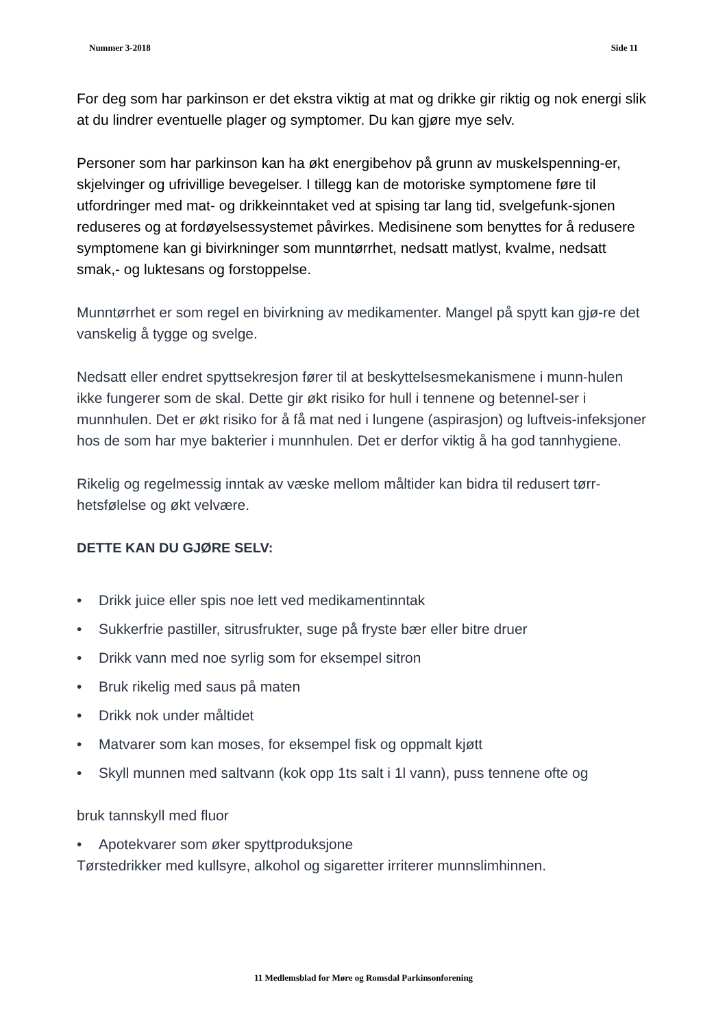Nummer 3-2018 Side 11
For deg som har parkinson er det ekstra viktig at mat og drikke gir riktig og nok energi slik at du lindrer eventuelle plager og symptomer. Du kan gjøre mye selv.
Personer som har parkinson kan ha økt energibehov på grunn av muskelspenning-er, skjelvinger og ufrivillige bevegelser. I tillegg kan de motoriske symptomene føre til utfordringer med mat- og drikkeinntaket ved at spising tar lang tid, svelgefunk-sjonen reduseres og at fordøyelsessystemet påvirkes. Medisinene som benyttes for å redusere symptomene kan gi bivirkninger som munntørrhet, nedsatt matlyst, kvalme, nedsatt smak,- og luktesans og forstoppelse.
Munntørrhet er som regel en bivirkning av medikamenter. Mangel på spytt kan gjø-re det vanskelig å tygge og svelge.
Nedsatt eller endret spyttsekresjon fører til at beskyttelsesmekanismene i munn-hulen ikke fungerer som de skal. Dette gir økt risiko for hull i tennene og betennel-ser i munnhulen. Det er økt risiko for å få mat ned i lungene (aspirasjon) og luftveis-infeksjoner hos de som har mye bakterier i munnhulen. Det er derfor viktig å ha god tannhygiene.
Rikelig og regelmessig inntak av væske mellom måltider kan bidra til redusert tørr-hetsfølelse og økt velvære.
DETTE KAN DU GJØRE SELV:
• Drikk juice eller spis noe lett ved medikamentinntak
• Sukkerfrie pastiller, sitrusfrukter, suge på fryste bær eller bitre druer
• Drikk vann med noe syrlig som for eksempel sitron
• Bruk rikelig med saus på maten
• Drikk nok under måltidet
• Matvarer som kan moses, for eksempel fisk og oppmalt kjøtt
• Skyll munnen med saltvann (kok opp 1ts salt i 1l vann), puss tennene ofte og
bruk tannskyll med fluor
• Apotekvarer som øker spyttproduksjone
Tørstedrikker med kullsyre, alkohol og sigaretter irriterer munnslimhinnen.
11 Medlemsblad for Møre og Romsdal Parkinsonforening